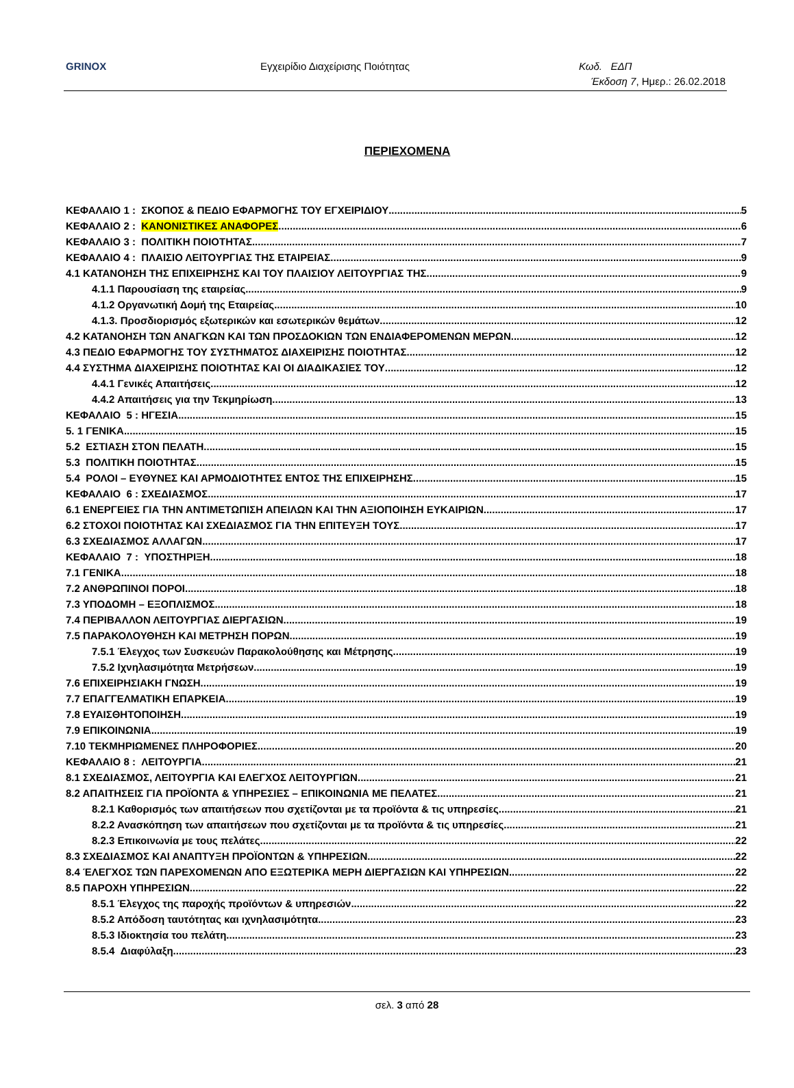GRINOX Εγχειρίδιο Διαχείρισης Ποιότητας Κωδ. ΕΔΠ
Έκδοση 7, Ημερ.: 26.02.2018
ΠΕΡΙΕΧΟΜΕΝΑ
ΚΕΦΑΛΑΙΟ 1 : ΣΚΟΠΟΣ & ΠΕΔΙΟ ΕΦΑΡΜΟΓΗΣ ΤΟΥ ΕΓΧΕΙΡΙΔΙΟΥ 5
ΚΕΦΑΛΑΙΟ 2 : ΚΑΝΟΝΙΣΤΙΚΕΣ ΑΝΑΦΟΡΕΣ 6
ΚΕΦΑΛΑΙΟ 3 : ΠΟΛΙΤΙΚΗ ΠΟΙΟΤΗΤΑΣ 7
ΚΕΦΑΛΑΙΟ 4 : ΠΛΑΙΣΙΟ ΛΕΙΤΟΥΡΓΙΑΣ ΤΗΣ ΕΤΑΙΡΕΙΑΣ 9
4.1 ΚΑΤΑΝΟΗΣΗ ΤΗΣ ΕΠΙΧΕΙΡΗΣΗΣ ΚΑΙ ΤΟΥ ΠΛΑΙΣΙΟΥ ΛΕΙΤΟΥΡΓΙΑΣ ΤΗΣ 9
4.1.1 Παρουσίαση της εταιρείας 9
4.1.2 Οργανωτική Δομή της Εταιρείας 10
4.1.3. Προσδιορισμός εξωτερικών και εσωτερικών θεμάτων 12
4.2 ΚΑΤΑΝΟΗΣΗ ΤΩΝ ΑΝΑΓΚΩΝ ΚΑΙ ΤΩΝ ΠΡΟΣΔΟΚΙΩΝ ΤΩΝ ΕΝΔΙΑΦΕΡΟΜΕΝΩΝ ΜΕΡΩΝ 12
4.3 ΠΕΔΙΟ ΕΦΑΡΜΟΓΗΣ ΤΟΥ ΣΥΣΤΗΜΑΤΟΣ ΔΙΑΧΕΙΡΙΣΗΣ ΠΟΙΟΤΗΤΑΣ 12
4.4 ΣΥΣΤΗΜΑ ΔΙΑΧΕΙΡΙΣΗΣ ΠΟΙΟΤΗΤΑΣ ΚΑΙ ΟΙ ΔΙΑΔΙΚΑΣΙΕΣ ΤΟΥ 12
4.4.1 Γενικές Απαιτήσεις 12
4.4.2 Απαιτήσεις για την Τεκμηρίωση 13
ΚΕΦΑΛΑΙΟ 5 : ΗΓΕΣΙΑ 15
5. 1 ΓΕΝΙΚΑ 15
5.2 ΕΣΤΙΑΣΗ ΣΤΟΝ ΠΕΛΑΤΗ 15
5.3 ΠΟΛΙΤΙΚΗ ΠΟΙΟΤΗΤΑΣ 15
5.4 ΡΟΛΟΙ – ΕΥΘΥΝΕΣ ΚΑΙ ΑΡΜΟΔΙΟΤΗΤΕΣ ΕΝΤΟΣ ΤΗΣ ΕΠΙΧΕΙΡΗΣΗΣ 15
ΚΕΦΑΛΑΙΟ 6 : ΣΧΕΔΙΑΣΜΟΣ 17
6.1 ΕΝΕΡΓΕΙΕΣ ΓΙΑ ΤΗΝ ΑΝΤΙΜΕΤΩΠΙΣΗ ΑΠΕΙΛΩΝ ΚΑΙ ΤΗΝ ΑΞΙΟΠΟΙΗΣΗ ΕΥΚΑΙΡΙΩΝ 17
6.2 ΣΤΟΧΟΙ ΠΟΙΟΤΗΤΑΣ ΚΑΙ ΣΧΕΔΙΑΣΜΟΣ ΓΙΑ ΤΗΝ ΕΠΙΤΕΥΞΗ ΤΟΥΣ 17
6.3 ΣΧΕΔΙΑΣΜΟΣ ΑΛΛΑΓΩΝ 17
ΚΕΦΑΛΑΙΟ 7 : ΥΠΟΣΤΗΡΙΞΗ 18
7.1 ΓΕΝΙΚΑ 18
7.2 ΑΝΘΡΩΠΙΝΟΙ ΠΟΡΟΙ 18
7.3 ΥΠΟΔΟΜΗ – ΕΞΟΠΛΙΣΜΟΣ 18
7.4 ΠΕΡΙΒΑΛΛΟΝ ΛΕΙΤΟΥΡΓΙΑΣ ΔΙΕΡΓΑΣΙΩΝ 19
7.5 ΠΑΡΑΚΟΛΟΥΘΗΣΗ ΚΑΙ ΜΕΤΡΗΣΗ ΠΟΡΩΝ 19
7.5.1 Έλεγχος των Συσκευών Παρακολούθησης και Μέτρησης 19
7.5.2 Ιχνηλασιμότητα Μετρήσεων 19
7.6 ΕΠΙΧΕΙΡΗΣΙΑΚΗ ΓΝΩΣΗ 19
7.7 ΕΠΑΓΓΕΛΜΑΤΙΚΗ ΕΠΑΡΚΕΙΑ 19
7.8 ΕΥΑΙΣΘΗΤΟΠΟΙΗΣΗ 19
7.9 ΕΠΙΚΟΙΝΩΝΙΑ 19
7.10 ΤΕΚΜΗΡΙΩΜΕΝΕΣ ΠΛΗΡΟΦΟΡΙΕΣ 20
ΚΕΦΑΛΑΙΟ 8 : ΛΕΙΤΟΥΡΓΙΑ 21
8.1 ΣΧΕΔΙΑΣΜΟΣ, ΛΕΙΤΟΥΡΓΙΑ ΚΑΙ ΕΛΕΓΧΟΣ ΛΕΙΤΟΥΡΓΙΩΝ 21
8.2 ΑΠΑΙΤΗΣΕΙΣ ΓΙΑ ΠΡΟΪΟΝΤΑ & ΥΠΗΡΕΣΙΕΣ – ΕΠΙΚΟΙΝΩΝΙΑ ΜΕ ΠΕΛΑΤΕΣ 21
8.2.1 Καθορισμός των απαιτήσεων που σχετίζονται με τα προϊόντα & τις υπηρεσίες 21
8.2.2 Ανασκόπηση των απαιτήσεων που σχετίζονται με τα προϊόντα & τις υπηρεσίες 21
8.2.3 Επικοινωνία με τους πελάτες 22
8.3 ΣΧΕΔΙΑΣΜΟΣ ΚΑΙ ΑΝΑΠΤΥΞΗ ΠΡΟΪΟΝΤΩΝ & ΥΠΗΡΕΣΙΩΝ 22
8.4 ΈΛΕΓΧΟΣ ΤΩΝ ΠΑΡΕΧΟΜΕΝΩΝ ΑΠΟ ΕΞΩΤΕΡΙΚΑ ΜΕΡΗ ΔΙΕΡΓΑΣΙΩΝ ΚΑΙ ΥΠΗΡΕΣΙΩΝ 22
8.5 ΠΑΡΟΧΗ ΥΠΗΡΕΣΙΩΝ 22
8.5.1 Έλεγχος της παροχής προϊόντων & υπηρεσιών 22
8.5.2 Απόδοση ταυτότητας και ιχνηλασιμότητα 23
8.5.3 Ιδιοκτησία του πελάτη 23
8.5.4 Διαφύλαξη 23
σελ. 3 από 28